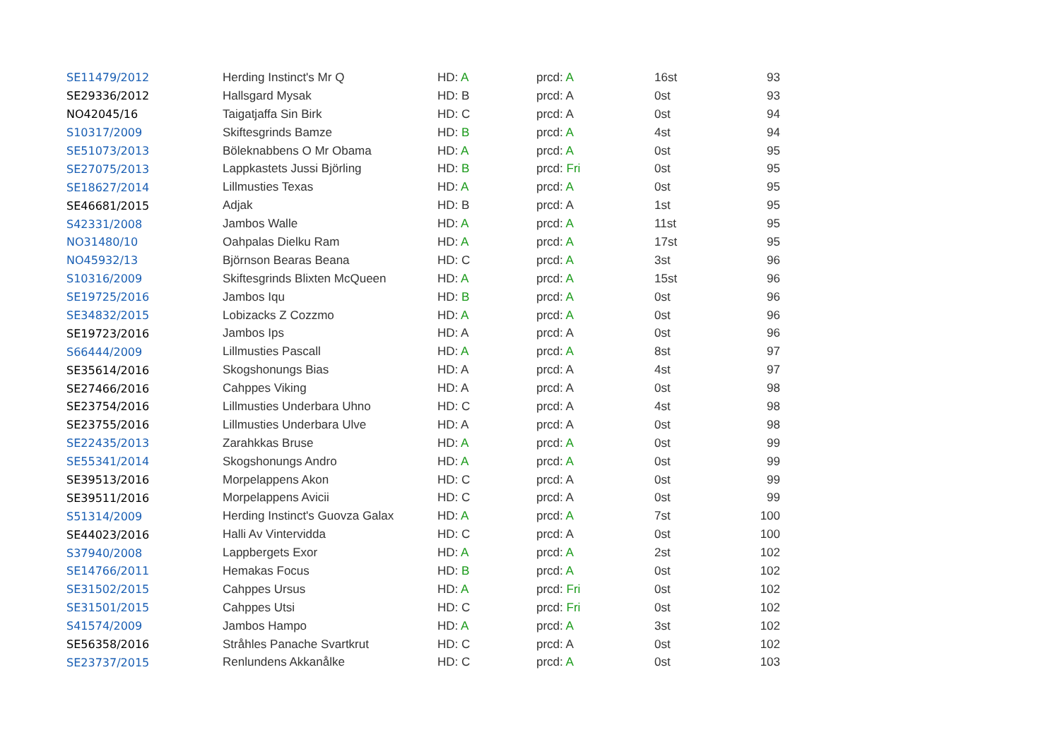| SE11479/2012 | Herding Instinct's Mr Q | HD: A | prcd: A | 16st | 93 |
| SE29336/2012 | Hallsgard Mysak | HD: B | prcd: A | 0st | 93 |
| NO42045/16 | Taigatjaffa Sin Birk | HD: C | prcd: A | 0st | 94 |
| S10317/2009 | Skiftesgrinds Bamze | HD: B | prcd: A | 4st | 94 |
| SE51073/2013 | Böleknabbens O Mr Obama | HD: A | prcd: A | 0st | 95 |
| SE27075/2013 | Lappkastets Jussi Björling | HD: B | prcd: Fri | 0st | 95 |
| SE18627/2014 | Lillmusties Texas | HD: A | prcd: A | 0st | 95 |
| SE46681/2015 | Adjak | HD: B | prcd: A | 1st | 95 |
| S42331/2008 | Jambos Walle | HD: A | prcd: A | 11st | 95 |
| NO31480/10 | Oahpalas Dielku Ram | HD: A | prcd: A | 17st | 95 |
| NO45932/13 | Björnson Bearas Beana | HD: C | prcd: A | 3st | 96 |
| S10316/2009 | Skiftesgrinds Blixten McQueen | HD: A | prcd: A | 15st | 96 |
| SE19725/2016 | Jambos Iqu | HD: B | prcd: A | 0st | 96 |
| SE34832/2015 | Lobizacks Z Cozzmo | HD: A | prcd: A | 0st | 96 |
| SE19723/2016 | Jambos Ips | HD: A | prcd: A | 0st | 96 |
| S66444/2009 | Lillmusties Pascall | HD: A | prcd: A | 8st | 97 |
| SE35614/2016 | Skogshonungs Bias | HD: A | prcd: A | 4st | 97 |
| SE27466/2016 | Cahppes Viking | HD: A | prcd: A | 0st | 98 |
| SE23754/2016 | Lillmusties Underbara Uhno | HD: C | prcd: A | 4st | 98 |
| SE23755/2016 | Lillmusties Underbara Ulve | HD: A | prcd: A | 0st | 98 |
| SE22435/2013 | Zarahkkas Bruse | HD: A | prcd: A | 0st | 99 |
| SE55341/2014 | Skogshonungs Andro | HD: A | prcd: A | 0st | 99 |
| SE39513/2016 | Morpelappens Akon | HD: C | prcd: A | 0st | 99 |
| SE39511/2016 | Morpelappens Avicii | HD: C | prcd: A | 0st | 99 |
| S51314/2009 | Herding Instinct's Guovza Galax | HD: A | prcd: A | 7st | 100 |
| SE44023/2016 | Halli Av Vintervidda | HD: C | prcd: A | 0st | 100 |
| S37940/2008 | Lappbergets Exor | HD: A | prcd: A | 2st | 102 |
| SE14766/2011 | Hemakas Focus | HD: B | prcd: A | 0st | 102 |
| SE31502/2015 | Cahppes Ursus | HD: A | prcd: Fri | 0st | 102 |
| SE31501/2015 | Cahppes Utsi | HD: C | prcd: Fri | 0st | 102 |
| S41574/2009 | Jambos Hampo | HD: A | prcd: A | 3st | 102 |
| SE56358/2016 | Stråhles Panache Svartkrut | HD: C | prcd: A | 0st | 102 |
| SE23737/2015 | Renlundens Akkanålke | HD: C | prcd: A | 0st | 103 |